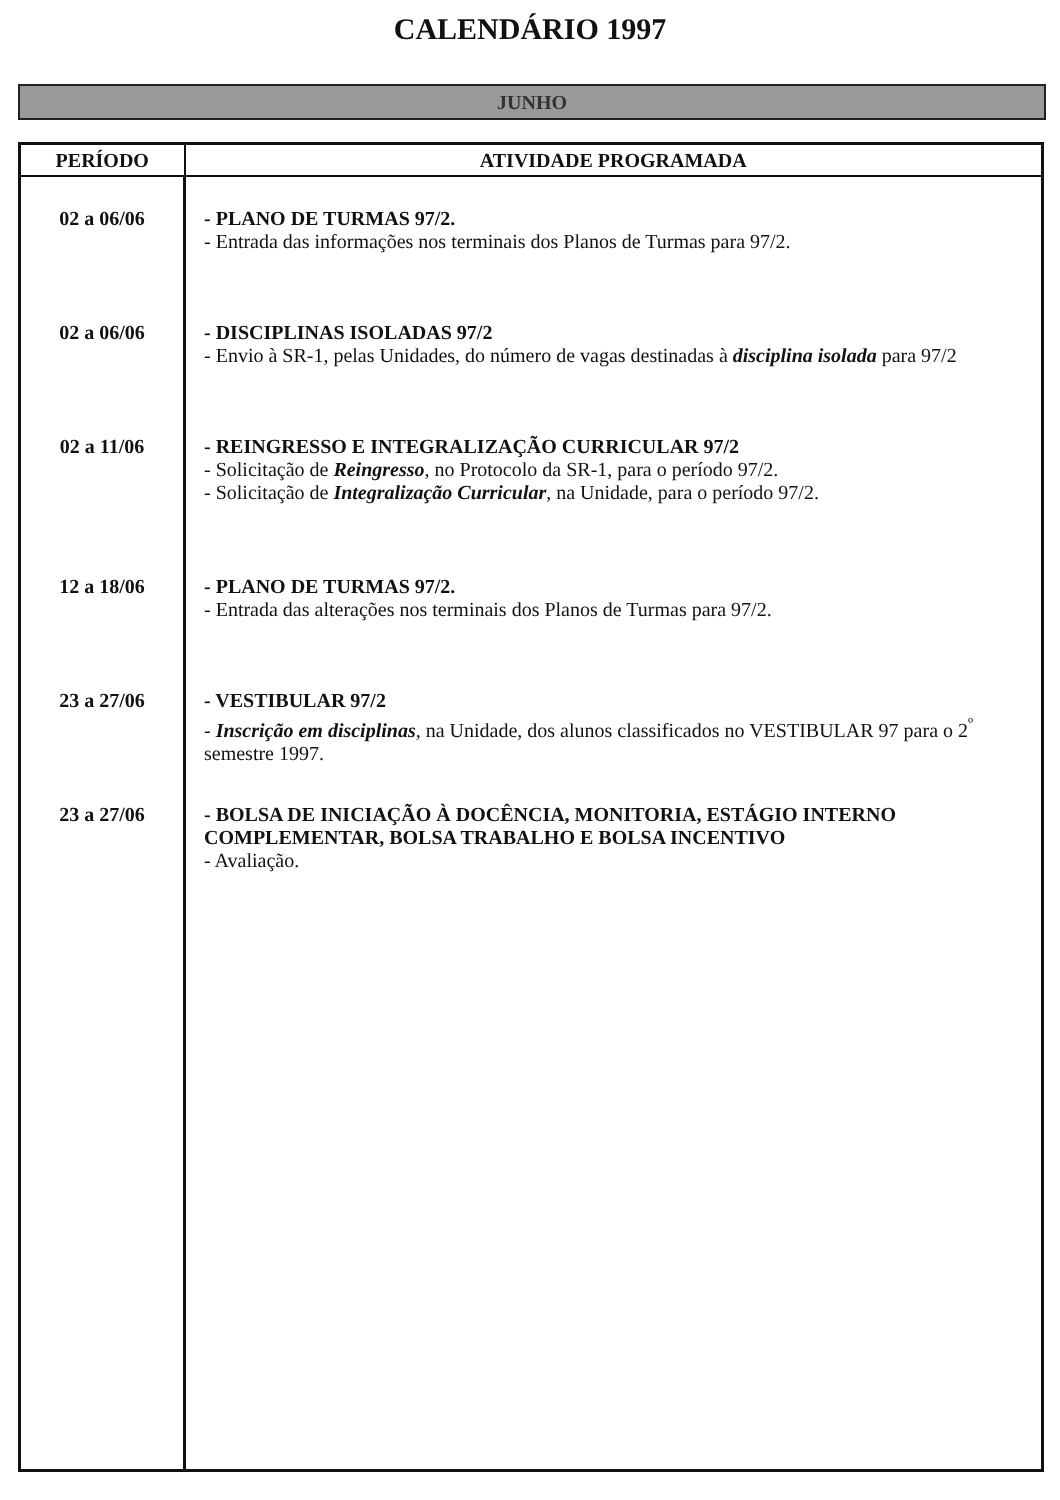CALENDÁRIO 1997
JUNHO
| PERÍODO | ATIVIDADE PROGRAMADA |
| --- | --- |
| 02 a 06/06 02 a 06/06 02 a 11/06 12 a 18/06 23 a 27/06 23 a 27/06 | - PLANO DE TURMAS 97/2. - Entrada das informações nos terminais dos Planos de Turmas para 97/2. - DISCIPLINAS ISOLADAS 97/2 - Envio à SR-1, pelas Unidades, do número de vagas destinadas à disciplina isolada para 97/2 - REINGRESSO E INTEGRALIZAÇÃO CURRICULAR 97/2 - Solicitação de Reingresso , no Protocolo da SR-1, para o período 97/2. - Solicitação de Integralização Curricular , na Unidade, para o período 97/2. - PLANO DE TURMAS 97/2. - Entrada das alterações nos terminais dos Planos de Turmas para 97/2. - VESTIBULAR 97/2 - Inscrição em disciplinas , na Unidade, dos alunos classificados no VESTIBULAR 97 para o 2<sup>º</sup> semestre 1997. - BOLSA DE INICIAÇÃO À DOCÊNCIA, MONITORIA, ESTÁGIO INTERNO COMPLEMENTAR, BOLSA TRABALHO E BOLSA INCENTIVO - Avaliação. |